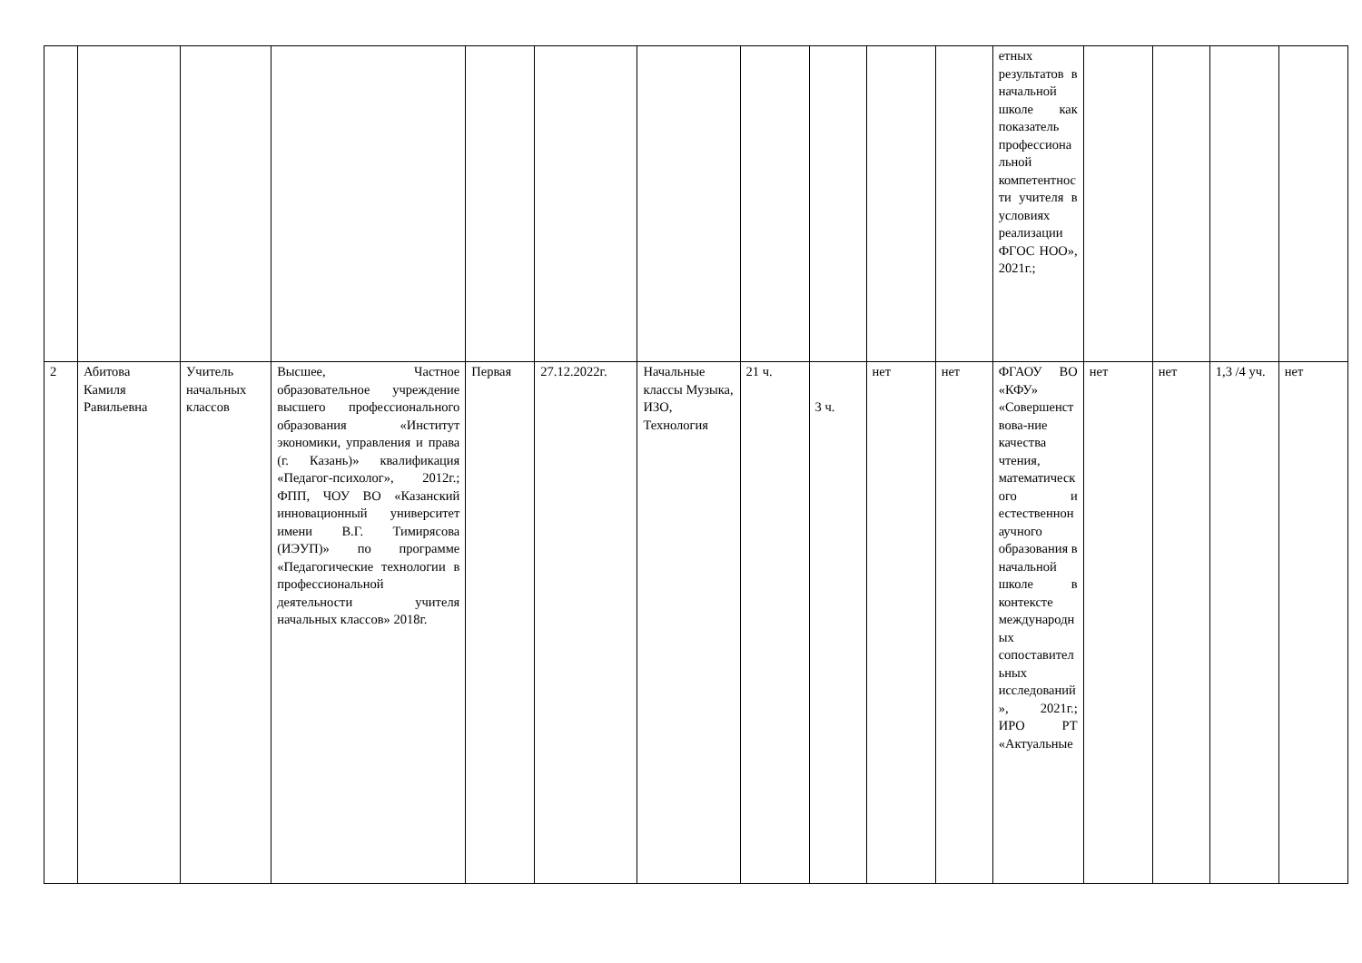| | | | | | | | | | | | етных результатов в начальной школе как показатель профессиональной компетентности учителя в условиях реализации ФГОС НОО», 2021г.; | | | | |
| 2 | Абитова Камиля Равильевна | Учитель начальных классов | Высшее, Частное образовательное учреждение высшего профессионального образования «Институт экономики, управления и права (г. Казань)» квалификация «Педагог-психолог», 2012г.; ФПП, ЧОУ ВО «Казанский инновационный университет имени В.Г. Тимирясова (ИЭУП)» по программе «Педагогические технологии в профессиональной деятельности учителя начальных классов» 2018г. | Первая | 27.12.2022г. | Начальные классы Музыка, ИЗО, Технология | 21 ч. | 3 ч. | нет | нет | ФГАОУ ВО «КФУ» «Совершенствова-ние качества чтения, математического и естественнонаучного образования в начальной школе в контексте международных сопоставительных исследований», 2021г.; ИРО РТ «Актуальные | нет | нет | 1,3 /4 уч. | нет |